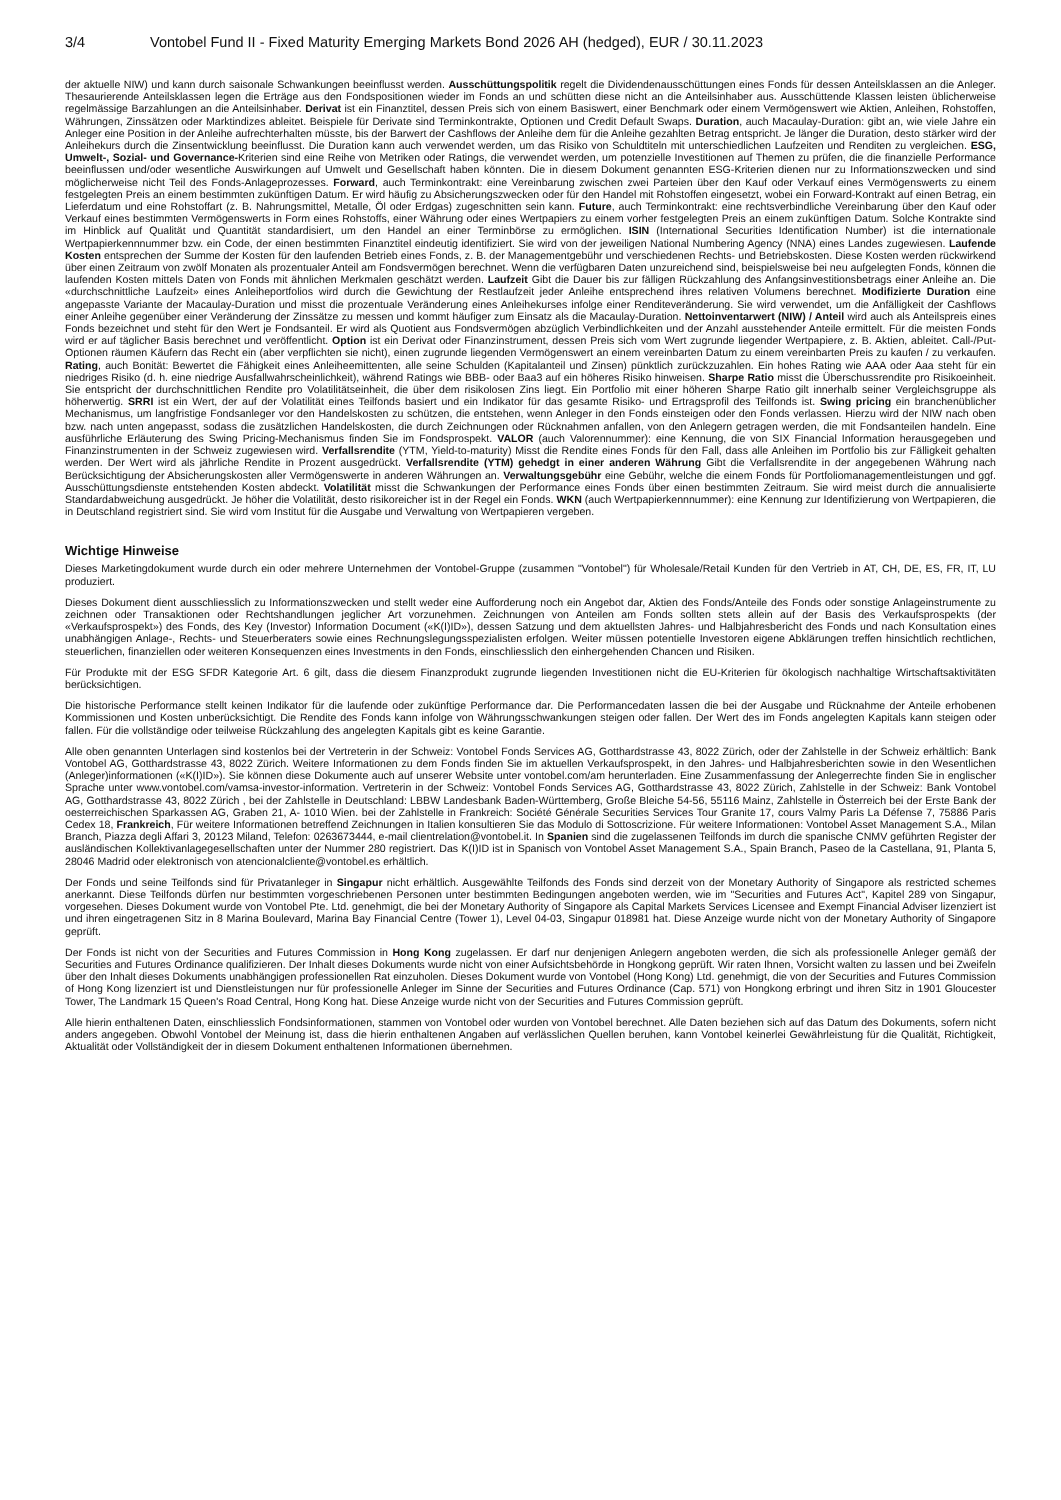3/4 Vontobel Fund II - Fixed Maturity Emerging Markets Bond 2026 AH (hedged), EUR / 30.11.2023
der aktuelle NIW) und kann durch saisonale Schwankungen beeinflusst werden. Ausschüttungspolitik regelt die Dividendenausschüttungen eines Fonds für dessen Anteilsklassen an die Anleger. Thesaurierende Anteilsklassen legen die Erträge aus den Fondspositionen wieder im Fonds an und schütten diese nicht an die Anteilsinhaber aus. Ausschüttende Klassen leisten üblicherweise regelmässige Barzahlungen an die Anteilsinhaber. Derivat ist ein Finanztitel, dessen Preis sich von einem Basiswert, einer Benchmark oder einem Vermögenswert wie Aktien, Anleihen, Rohstoffen, Währungen, Zinssätzen oder Marktindizes ableitet. Beispiele für Derivate sind Terminkontrakte, Optionen und Credit Default Swaps. Duration, auch Macaulay-Duration: gibt an, wie viele Jahre ein Anleger eine Position in der Anleihe aufrechterhalten müsste, bis der Barwert der Cashflows der Anleihe dem für die Anleihe gezahlten Betrag entspricht. Je länger die Duration, desto stärker wird der Anleihekurs durch die Zinsentwicklung beeinflusst. Die Duration kann auch verwendet werden, um das Risiko von Schuldtiteln mit unterschiedlichen Laufzeiten und Renditen zu vergleichen. ESG, Umwelt-, Sozial- und Governance-Kriterien sind eine Reihe von Metriken oder Ratings, die verwendet werden, um potenzielle Investitionen auf Themen zu prüfen, die die finanzielle Performance beeinflussen und/oder wesentliche Auswirkungen auf Umwelt und Gesellschaft haben könnten. Die in diesem Dokument genannten ESG-Kriterien dienen nur zu Informationszwecken und sind möglicherweise nicht Teil des Fonds-Anlageprozesses. Forward, auch Terminkontrakt: eine Vereinbarung zwischen zwei Parteien über den Kauf oder Verkauf eines Vermögenswerts zu einem festgelegten Preis an einem bestimmten zukünftigen Datum. Er wird häufig zu Absicherungszwecken oder für den Handel mit Rohstoffen eingesetzt, wobei ein Forward-Kontrakt auf einen Betrag, ein Lieferdatum und eine Rohstoffart (z. B. Nahrungsmittel, Metalle, Öl oder Erdgas) zugeschnitten sein kann. Future, auch Terminkontrakt: eine rechtsverbindliche Vereinbarung über den Kauf oder Verkauf eines bestimmten Vermögenswerts in Form eines Rohstoffs, einer Währung oder eines Wertpapiers zu einem vorher festgelegten Preis an einem zukünftigen Datum. Solche Kontrakte sind im Hinblick auf Qualität und Quantität standardisiert, um den Handel an einer Terminbörse zu ermöglichen. ISIN (International Securities Identification Number) ist die internationale Wertpapierkennnummer bzw. ein Code, der einen bestimmten Finanztitel eindeutig identifiziert. Sie wird von der jeweiligen National Numbering Agency (NNA) eines Landes zugewiesen. Laufende Kosten entsprechen der Summe der Kosten für den laufenden Betrieb eines Fonds, z. B. der Managementgebühr und verschiedenen Rechts- und Betriebskosten. Diese Kosten werden rückwirkend über einen Zeitraum von zwölf Monaten als prozentualer Anteil am Fondsvermögen berechnet. Wenn die verfügbaren Daten unzureichend sind, beispielsweise bei neu aufgelegten Fonds, können die laufenden Kosten mittels Daten von Fonds mit ähnlichen Merkmalen geschätzt werden. Laufzeit Gibt die Dauer bis zur fälligen Rückzahlung des Anfangsinvestitionsbetrags einer Anleihe an. Die «durchschnittliche Laufzeit» eines Anleiheportfolios wird durch die Gewichtung der Restlaufzeit jeder Anleihe entsprechend ihres relativen Volumens berechnet. Modifizierte Duration eine angepasste Variante der Macaulay-Duration und misst die prozentuale Veränderung eines Anleihekurses infolge einer Renditeveränderung. Sie wird verwendet, um die Anfälligkeit der Cashflows einer Anleihe gegenüber einer Veränderung der Zinssätze zu messen und kommt häufiger zum Einsatz als die Macaulay-Duration. Nettoinventarwert (NIW) / Anteil wird auch als Anteilspreis eines Fonds bezeichnet und steht für den Wert je Fondsanteil. Er wird als Quotient aus Fondsvermögen abzüglich Verbindlichkeiten und der Anzahl ausstehender Anteile ermittelt. Für die meisten Fonds wird er auf täglicher Basis berechnet und veröffentlicht. Option ist ein Derivat oder Finanzinstrument, dessen Preis sich vom Wert zugrunde liegender Wertpapiere, z. B. Aktien, ableitet. Call-/Put-Optionen räumen Käufern das Recht ein (aber verpflichten sie nicht), einen zugrunde liegenden Vermögenswert an einem vereinbarten Datum zu einem vereinbarten Preis zu kaufen / zu verkaufen. Rating, auch Bonität: Bewertet die Fähigkeit eines Anleiheemittenten, alle seine Schulden (Kapitalanteil und Zinsen) pünktlich zurückzuzahlen. Ein hohes Rating wie AAA oder Aaa steht für ein niedriges Risiko (d. h. eine niedrige Ausfallwahrscheinlichkeit), während Ratings wie BBB- oder Baa3 auf ein höheres Risiko hinweisen. Sharpe Ratio misst die Überschussrendite pro Risikoeinheit. Sie entspricht der durchschnittlichen Rendite pro Volatilitätseinheit, die über dem risikolosen Zins liegt. Ein Portfolio mit einer höheren Sharpe Ratio gilt innerhalb seiner Vergleichsgruppe als höherwertig. SRRI ist ein Wert, der auf der Volatilität eines Teilfonds basiert und ein Indikator für das gesamte Risiko- und Ertragsprofil des Teilfonds ist. Swing pricing ein branchenüblicher Mechanismus, um langfristige Fondsanleger vor den Handelskosten zu schützen, die entstehen, wenn Anleger in den Fonds einsteigen oder den Fonds verlassen. Hierzu wird der NIW nach oben bzw. nach unten angepasst, sodass die zusätzlichen Handelskosten, die durch Zeichnungen oder Rücknahmen anfallen, von den Anlegern getragen werden, die mit Fondsanteilen handeln. Eine ausführliche Erläuterung des Swing Pricing-Mechanismus finden Sie im Fondsprospekt. VALOR (auch Valorennummer): eine Kennung, die von SIX Financial Information herausgegeben und Finanzinstrumenten in der Schweiz zugewiesen wird. Verfallsrendite (YTM, Yield-to-maturity) Misst die Rendite eines Fonds für den Fall, dass alle Anleihen im Portfolio bis zur Fälligkeit gehalten werden. Der Wert wird als jährliche Rendite in Prozent ausgedrückt. Verfallsrendite (YTM) gehedgt in einer anderen Währung Gibt die Verfallsrendite in der angegebenen Währung nach Berücksichtigung der Absicherungskosten aller Vermögenswerte in anderen Währungen an. Verwaltungsgebühr eine Gebühr, welche die einem Fonds für Portfoliomanagementleistungen und ggf. Ausschüttungsdienste entstehenden Kosten abdeckt. Volatilität misst die Schwankungen der Performance eines Fonds über einen bestimmten Zeitraum. Sie wird meist durch die annualisierte Standardabweichung ausgedrückt. Je höher die Volatilität, desto risikoreicher ist in der Regel ein Fonds. WKN (auch Wertpapierkennnummer): eine Kennung zur Identifizierung von Wertpapieren, die in Deutschland registriert sind. Sie wird vom Institut für die Ausgabe und Verwaltung von Wertpapieren vergeben.
Wichtige Hinweise
Dieses Marketingdokument wurde durch ein oder mehrere Unternehmen der Vontobel-Gruppe (zusammen "Vontobel") für Wholesale/Retail Kunden für den Vertrieb in AT, CH, DE, ES, FR, IT, LU produziert.
Dieses Dokument dient ausschliesslich zu Informationszwecken und stellt weder eine Aufforderung noch ein Angebot dar, Aktien des Fonds/Anteile des Fonds oder sonstige Anlageinstrumente zu zeichnen oder Transaktionen oder Rechtshandlungen jeglicher Art vorzunehmen. Zeichnungen von Anteilen am Fonds sollten stets allein auf der Basis des Verkaufsprospekts (der «Verkaufsprospekt») des Fonds, des Key (Investor) Information Document («K(I)ID»), dessen Satzung und dem aktuellsten Jahres- und Halbjahresbericht des Fonds und nach Konsultation eines unabhängigen Anlage-, Rechts- und Steuerberaters sowie eines Rechnungslegungsspezialisten erfolgen. Weiter müssen potentielle Investoren eigene Abklärungen treffen hinsichtlich rechtlichen, steuerlichen, finanziellen oder weiteren Konsequenzen eines Investments in den Fonds, einschliesslich den einhergehenden Chancen und Risiken.
Für Produkte mit der ESG SFDR Kategorie Art. 6 gilt, dass die diesem Finanzprodukt zugrunde liegenden Investitionen nicht die EU-Kriterien für ökologisch nachhaltige Wirtschaftsaktivitäten berücksichtigen.
Die historische Performance stellt keinen Indikator für die laufende oder zukünftige Performance dar. Die Performancedaten lassen die bei der Ausgabe und Rücknahme der Anteile erhobenen Kommissionen und Kosten unberücksichtigt. Die Rendite des Fonds kann infolge von Währungsschwankungen steigen oder fallen. Der Wert des im Fonds angelegten Kapitals kann steigen oder fallen. Für die vollständige oder teilweise Rückzahlung des angelegten Kapitals gibt es keine Garantie.
Alle oben genannten Unterlagen sind kostenlos bei der Vertreterin in der Schweiz: Vontobel Fonds Services AG, Gotthardstrasse 43, 8022 Zürich, oder der Zahlstelle in der Schweiz erhältlich: Bank Vontobel AG, Gotthardstrasse 43, 8022 Zürich. Weitere Informationen zu dem Fonds finden Sie im aktuellen Verkaufsprospekt, in den Jahres- und Halbjahresberichten sowie in den Wesentlichen (Anleger)informationen («K(I)ID»). Sie können diese Dokumente auch auf unserer Website unter vontobel.com/am herunterladen. Eine Zusammenfassung der Anlegerrechte finden Sie in englischer Sprache unter www.vontobel.com/vamsa-investor-information. Vertreterin in der Schweiz: Vontobel Fonds Services AG, Gotthardstrasse 43, 8022 Zürich, Zahlstelle in der Schweiz: Bank Vontobel AG, Gotthardstrasse 43, 8022 Zürich , bei der Zahlstelle in Deutschland: LBBW Landesbank Baden-Württemberg, Große Bleiche 54-56, 55116 Mainz, Zahlstelle in Österreich bei der Erste Bank der oesterreichischen Sparkassen AG, Graben 21, A- 1010 Wien. bei der Zahlstelle in Frankreich: Société Générale Securities Services Tour Granite 17, cours Valmy Paris La Défense 7, 75886 Paris Cedex 18, Frankreich, Für weitere Informationen betreffend Zeichnungen in Italien konsultieren Sie das Modulo di Sottoscrizione. Für weitere Informationen: Vontobel Asset Management S.A., Milan Branch, Piazza degli Affari 3, 20123 Miland, Telefon: 0263673444, e-mail clientrelation@vontobel.it. In Spanien sind die zugelassenen Teilfonds im durch die spanische CNMV geführten Register der ausländischen Kollektivanlagegesellschaften unter der Nummer 280 registriert. Das K(I)ID ist in Spanisch von Vontobel Asset Management S.A., Spain Branch, Paseo de la Castellana, 91, Planta 5, 28046 Madrid oder elektronisch von atencionalcliente@vontobel.es erhältlich.
Der Fonds und seine Teilfonds sind für Privatanleger in Singapur nicht erhältlich. Ausgewählte Teilfonds des Fonds sind derzeit von der Monetary Authority of Singapore als restricted schemes anerkannt. Diese Teilfonds dürfen nur bestimmten vorgeschriebenen Personen unter bestimmten Bedingungen angeboten werden, wie im "Securities and Futures Act", Kapitel 289 von Singapur, vorgesehen. Dieses Dokument wurde von Vontobel Pte. Ltd. genehmigt, die bei der Monetary Authority of Singapore als Capital Markets Services Licensee and Exempt Financial Adviser lizenziert ist und ihren eingetragenen Sitz in 8 Marina Boulevard, Marina Bay Financial Centre (Tower 1), Level 04-03, Singapur 018981 hat. Diese Anzeige wurde nicht von der Monetary Authority of Singapore geprüft.
Der Fonds ist nicht von der Securities and Futures Commission in Hong Kong zugelassen. Er darf nur denjenigen Anlegern angeboten werden, die sich als professionelle Anleger gemäß der Securities and Futures Ordinance qualifizieren. Der Inhalt dieses Dokuments wurde nicht von einer Aufsichtsbehörde in Hongkong geprüft. Wir raten Ihnen, Vorsicht walten zu lassen und bei Zweifeln über den Inhalt dieses Dokuments unabhängigen professionellen Rat einzuholen. Dieses Dokument wurde von Vontobel (Hong Kong) Ltd. genehmigt, die von der Securities and Futures Commission of Hong Kong lizenziert ist und Dienstleistungen nur für professionelle Anleger im Sinne der Securities and Futures Ordinance (Cap. 571) von Hongkong erbringt und ihren Sitz in 1901 Gloucester Tower, The Landmark 15 Queen's Road Central, Hong Kong hat. Diese Anzeige wurde nicht von der Securities and Futures Commission geprüft.
Alle hierin enthaltenen Daten, einschliesslich Fondsinformationen, stammen von Vontobel oder wurden von Vontobel berechnet. Alle Daten beziehen sich auf das Datum des Dokuments, sofern nicht anders angegeben. Obwohl Vontobel der Meinung ist, dass die hierin enthaltenen Angaben auf verlässlichen Quellen beruhen, kann Vontobel keinerlei Gewährleistung für die Qualität, Richtigkeit, Aktualität oder Vollständigkeit der in diesem Dokument enthaltenen Informationen übernehmen.